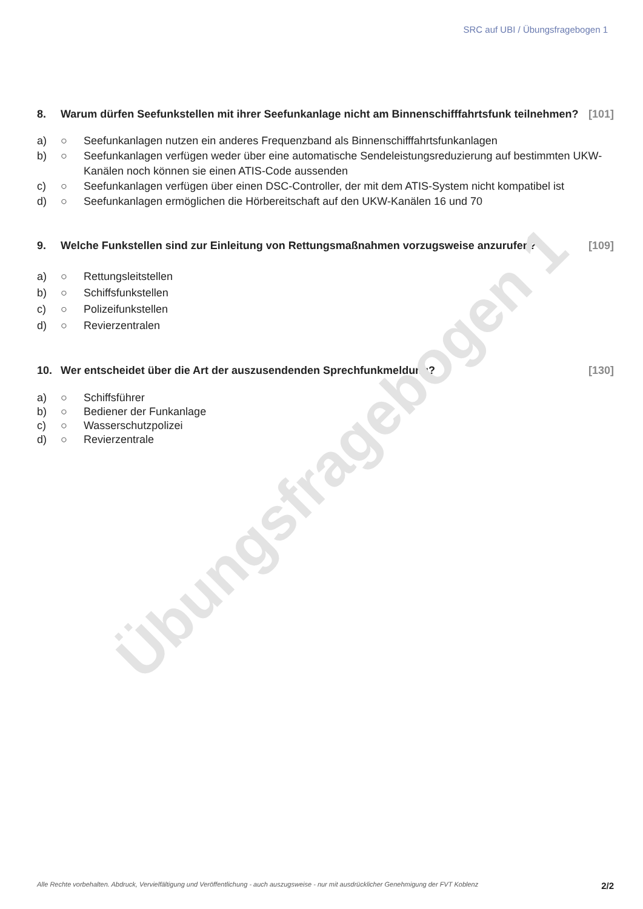SRC auf UBI / Übungsfragebogen 1
8. Warum dürfen Seefunkstellen mit ihrer Seefunkanlage nicht am Binnenschifffahrtsfunk teilnehmen? [101]
a) ○ Seefunkanlagen nutzen ein anderes Frequenzband als Binnenschifffahrtsfunkanlagen
b) ○ Seefunkanlagen verfügen weder über eine automatische Sendeleistungsreduzierung auf bestimmten UKW-Kanälen noch können sie einen ATIS-Code aussenden
c) ○ Seefunkanlagen verfügen über einen DSC-Controller, der mit dem ATIS-System nicht kompatibel ist
d) ○ Seefunkanlagen ermöglichen die Hörbereitschaft auf den UKW-Kanälen 16 und 70
9. Welche Funkstellen sind zur Einleitung von Rettungsmaßnahmen vorzugsweise anzurufen? [109]
a) ○ Rettungsleitstellen
b) ○ Schiffsfunkstellen
c) ○ Polizeifunkstellen
d) ○ Revierzentralen
10. Wer entscheidet über die Art der auszusendenden Sprechfunkmeldung? [130]
a) ○ Schiffsführer
b) ○ Bediener der Funkanlage
c) ○ Wasserschutzpolizei
d) ○ Revierzentrale
Übungsfragebogen 1
Alle Rechte vorbehalten. Abdruck, Vervielfältigung und Veröffentlichung - auch auszugsweise - nur mit ausdrücklicher Genehmigung der FVT Koblenz 2/2